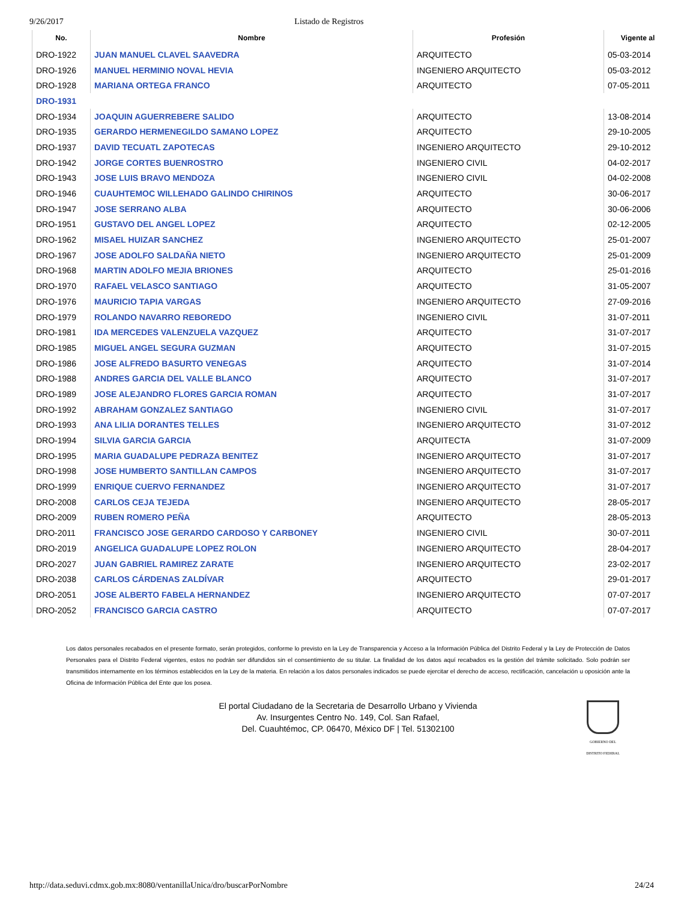9/26/2017 Listado de Registros
| No. | Nombre | Profesión | Vigente al |
| --- | --- | --- | --- |
| DRO-1922 | JUAN MANUEL CLAVEL SAAVEDRA | ARQUITECTO | 05-03-2014 |
| DRO-1926 | MANUEL HERMINIO NOVAL HEVIA | INGENIERO ARQUITECTO | 05-03-2012 |
| DRO-1928 | MARIANA ORTEGA FRANCO | ARQUITECTO | 07-05-2011 |
| DRO-1931 | | | |
| DRO-1934 | JOAQUIN AGUERREBERE SALIDO | ARQUITECTO | 13-08-2014 |
| DRO-1935 | GERARDO HERMENEGILDO SAMANO LOPEZ | ARQUITECTO | 29-10-2005 |
| DRO-1937 | DAVID TECUATL ZAPOTECAS | INGENIERO ARQUITECTO | 29-10-2012 |
| DRO-1942 | JORGE CORTES BUENROSTRO | INGENIERO CIVIL | 04-02-2017 |
| DRO-1943 | JOSE LUIS BRAVO MENDOZA | INGENIERO CIVIL | 04-02-2008 |
| DRO-1946 | CUAUHTEMOC WILLEHADO GALINDO CHIRINOS | ARQUITECTO | 30-06-2017 |
| DRO-1947 | JOSE SERRANO ALBA | ARQUITECTO | 30-06-2006 |
| DRO-1951 | GUSTAVO DEL ANGEL LOPEZ | ARQUITECTO | 02-12-2005 |
| DRO-1962 | MISAEL HUIZAR SANCHEZ | INGENIERO ARQUITECTO | 25-01-2007 |
| DRO-1967 | JOSE ADOLFO SALDAÑA NIETO | INGENIERO ARQUITECTO | 25-01-2009 |
| DRO-1968 | MARTIN ADOLFO MEJIA BRIONES | ARQUITECTO | 25-01-2016 |
| DRO-1970 | RAFAEL VELASCO SANTIAGO | ARQUITECTO | 31-05-2007 |
| DRO-1976 | MAURICIO TAPIA VARGAS | INGENIERO ARQUITECTO | 27-09-2016 |
| DRO-1979 | ROLANDO NAVARRO REBOREDO | INGENIERO CIVIL | 31-07-2011 |
| DRO-1981 | IDA MERCEDES VALENZUELA VAZQUEZ | ARQUITECTO | 31-07-2017 |
| DRO-1985 | MIGUEL ANGEL SEGURA GUZMAN | ARQUITECTO | 31-07-2015 |
| DRO-1986 | JOSE ALFREDO BASURTO VENEGAS | ARQUITECTO | 31-07-2014 |
| DRO-1988 | ANDRES GARCIA DEL VALLE BLANCO | ARQUITECTO | 31-07-2017 |
| DRO-1989 | JOSE ALEJANDRO FLORES GARCIA ROMAN | ARQUITECTO | 31-07-2017 |
| DRO-1992 | ABRAHAM GONZALEZ SANTIAGO | INGENIERO CIVIL | 31-07-2017 |
| DRO-1993 | ANA LILIA DORANTES TELLES | INGENIERO ARQUITECTO | 31-07-2012 |
| DRO-1994 | SILVIA GARCIA GARCIA | ARQUITECTA | 31-07-2009 |
| DRO-1995 | MARIA GUADALUPE PEDRAZA BENITEZ | INGENIERO ARQUITECTO | 31-07-2017 |
| DRO-1998 | JOSE HUMBERTO SANTILLAN CAMPOS | INGENIERO ARQUITECTO | 31-07-2017 |
| DRO-1999 | ENRIQUE CUERVO FERNANDEZ | INGENIERO ARQUITECTO | 31-07-2017 |
| DRO-2008 | CARLOS CEJA TEJEDA | INGENIERO ARQUITECTO | 28-05-2017 |
| DRO-2009 | RUBEN ROMERO PEÑA | ARQUITECTO | 28-05-2013 |
| DRO-2011 | FRANCISCO JOSE GERARDO CARDOSO Y CARBONEY | INGENIERO CIVIL | 30-07-2011 |
| DRO-2019 | ANGELICA GUADALUPE LOPEZ ROLON | INGENIERO ARQUITECTO | 28-04-2017 |
| DRO-2027 | JUAN GABRIEL RAMIREZ ZARATE | INGENIERO ARQUITECTO | 23-02-2017 |
| DRO-2038 | CARLOS CÁRDENAS ZALDÍVAR | ARQUITECTO | 29-01-2017 |
| DRO-2051 | JOSE ALBERTO FABELA HERNANDEZ | INGENIERO ARQUITECTO | 07-07-2017 |
| DRO-2052 | FRANCISCO GARCIA CASTRO | ARQUITECTO | 07-07-2017 |
Los datos personales recabados en el presente formato, serán protegidos, conforme lo previsto en la Ley de Transparencia y Acceso a la Información Pública del Distrito Federal y la Ley de Protección de Datos Personales para el Distrito Federal vigentes, estos no podrán ser difundidos sin el consentimiento de su titular. La finalidad de los datos aquí recabados es la gestión del trámite solicitado. Solo podrán ser transmitidos internamente en los términos establecidos en la Ley de la materia. En relación a los datos personales indicados se puede ejercitar el derecho de acceso, rectificación, cancelación u oposición ante la Oficina de Información Pública del Ente que los posea.
El portal Ciudadano de la Secretaria de Desarrollo Urbano y Vivienda
Av. Insurgentes Centro No. 149, Col. San Rafael,
Del. Cuauhtémoc, CP. 06470, México DF | Tel. 51302100
GOBIERNO DEL DISTRITO FEDERAL
http://data.seduvi.cdmx.gob.mx:8080/ventanillaUnica/dro/buscarPorNombre 24/24